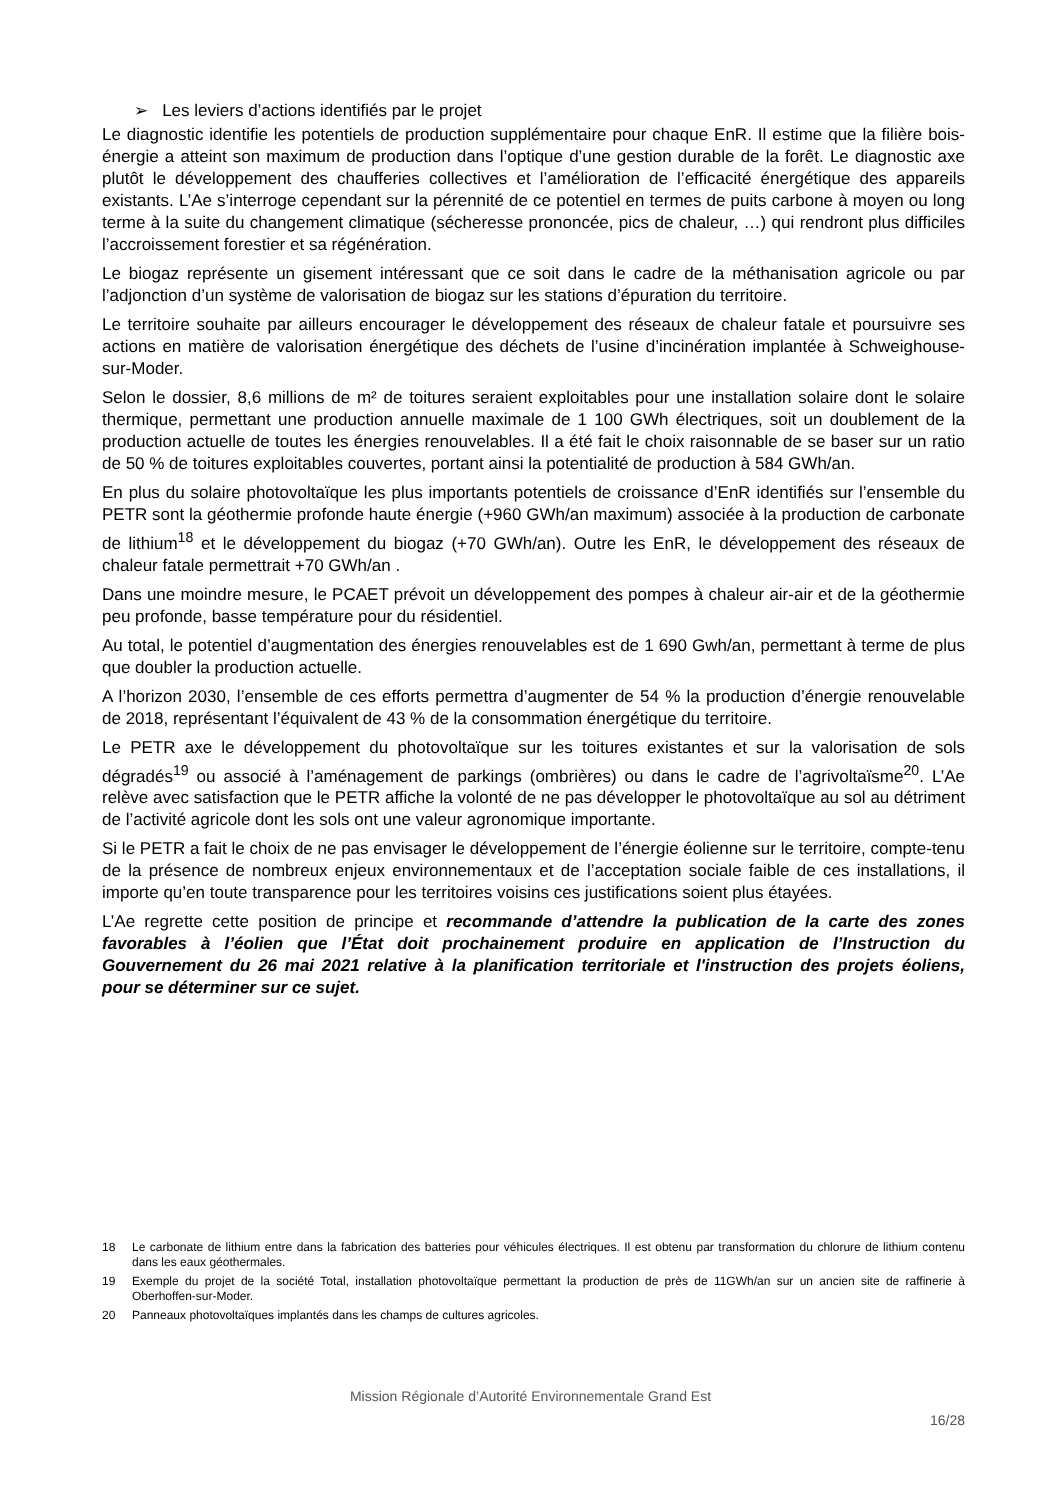➢ Les leviers d’actions identifiés par le projet
Le diagnostic identifie les potentiels de production supplémentaire pour chaque EnR. Il estime que la filière bois-énergie a atteint son maximum de production dans l’optique d’une gestion durable de la forêt. Le diagnostic axe plutôt le développement des chaufferies collectives et l’amélioration de l’efficacité énergétique des appareils existants. L’Ae s’interroge cependant sur la pérennité de ce potentiel en termes de puits carbone à moyen ou long terme à la suite du changement climatique (sécheresse prononcée, pics de chaleur, …) qui rendront plus difficiles l’accroissement forestier et sa régénération.
Le biogaz représente un gisement intéressant que ce soit dans le cadre de la méthanisation agricole ou par l’adjonction d’un système de valorisation de biogaz sur les stations d’épuration du territoire.
Le territoire souhaite par ailleurs encourager le développement des réseaux de chaleur fatale et poursuivre ses actions en matière de valorisation énergétique des déchets de l’usine d’incinération implantée à Schweighouse-sur-Moder.
Selon le dossier, 8,6 millions de m² de toitures seraient exploitables pour une installation solaire dont le solaire thermique, permettant une production annuelle maximale de 1 100 GWh électriques, soit un doublement de la production actuelle de toutes les énergies renouvelables. Il a été fait le choix raisonnable de se baser sur un ratio de 50 % de toitures exploitables couvertes, portant ainsi la potentialité de production à 584 GWh/an.
En plus du solaire photovoltaïque les plus importants potentiels de croissance d’EnR identifiés sur l’ensemble du PETR sont la géothermie profonde haute énergie (+960 GWh/an maximum) associée à la production de carbonate de lithium<sup>18</sup> et le développement du biogaz (+70 GWh/an). Outre les EnR, le développement des réseaux de chaleur fatale permettrait +70 GWh/an .
Dans une moindre mesure, le PCAET prévoit un développement des pompes à chaleur air-air et de la géothermie peu profonde, basse température pour du résidentiel.
Au total, le potentiel d’augmentation des énergies renouvelables est de 1 690 Gwh/an, permettant à terme de plus que doubler la production actuelle.
A l’horizon 2030, l’ensemble de ces efforts permettra d’augmenter de 54 % la production d’énergie renouvelable de 2018, représentant l’équivalent de 43 % de la consommation énergétique du territoire.
Le PETR axe le développement du photovoltaïque sur les toitures existantes et sur la valorisation de sols dégradés<sup>19</sup> ou associé à l’aménagement de parkings (ombrières) ou dans le cadre de l’agrivoltaïsme<sup>20</sup>. L’Ae relève avec satisfaction que le PETR affiche la volonté de ne pas développer le photovoltaïque au sol au détriment de l’activité agricole dont les sols ont une valeur agronomique importante.
Si le PETR a fait le choix de ne pas envisager le développement de l’énergie éolienne sur le territoire, compte-tenu de la présence de nombreux enjeux environnementaux et de l’acceptation sociale faible de ces installations, il importe qu’en toute transparence pour les territoires voisins ces justifications soient plus étayées.
L’Ae regrette cette position de principe et recommande d’attendre la publication de la carte des zones favorables à l’éolien que l’État doit prochainement produire en application de l’Instruction du Gouvernement du 26 mai 2021 relative à la planification territoriale et l'instruction des projets éoliens, pour se déterminer sur ce sujet.
18
Le carbonate de lithium entre dans la fabrication des batteries pour véhicules électriques. Il est obtenu par transformation du chlorure de lithium contenu dans les eaux géothermales.
19
Exemple du projet de la société Total, installation photovoltaïque permettant la production de près de 11GWh/an sur un ancien site de raffinerie à Oberhoffen-sur-Moder.
20
Panneaux photovoltaïques implantés dans les champs de cultures agricoles.
Mission Régionale d’Autorité Environnementale Grand Est
16/28